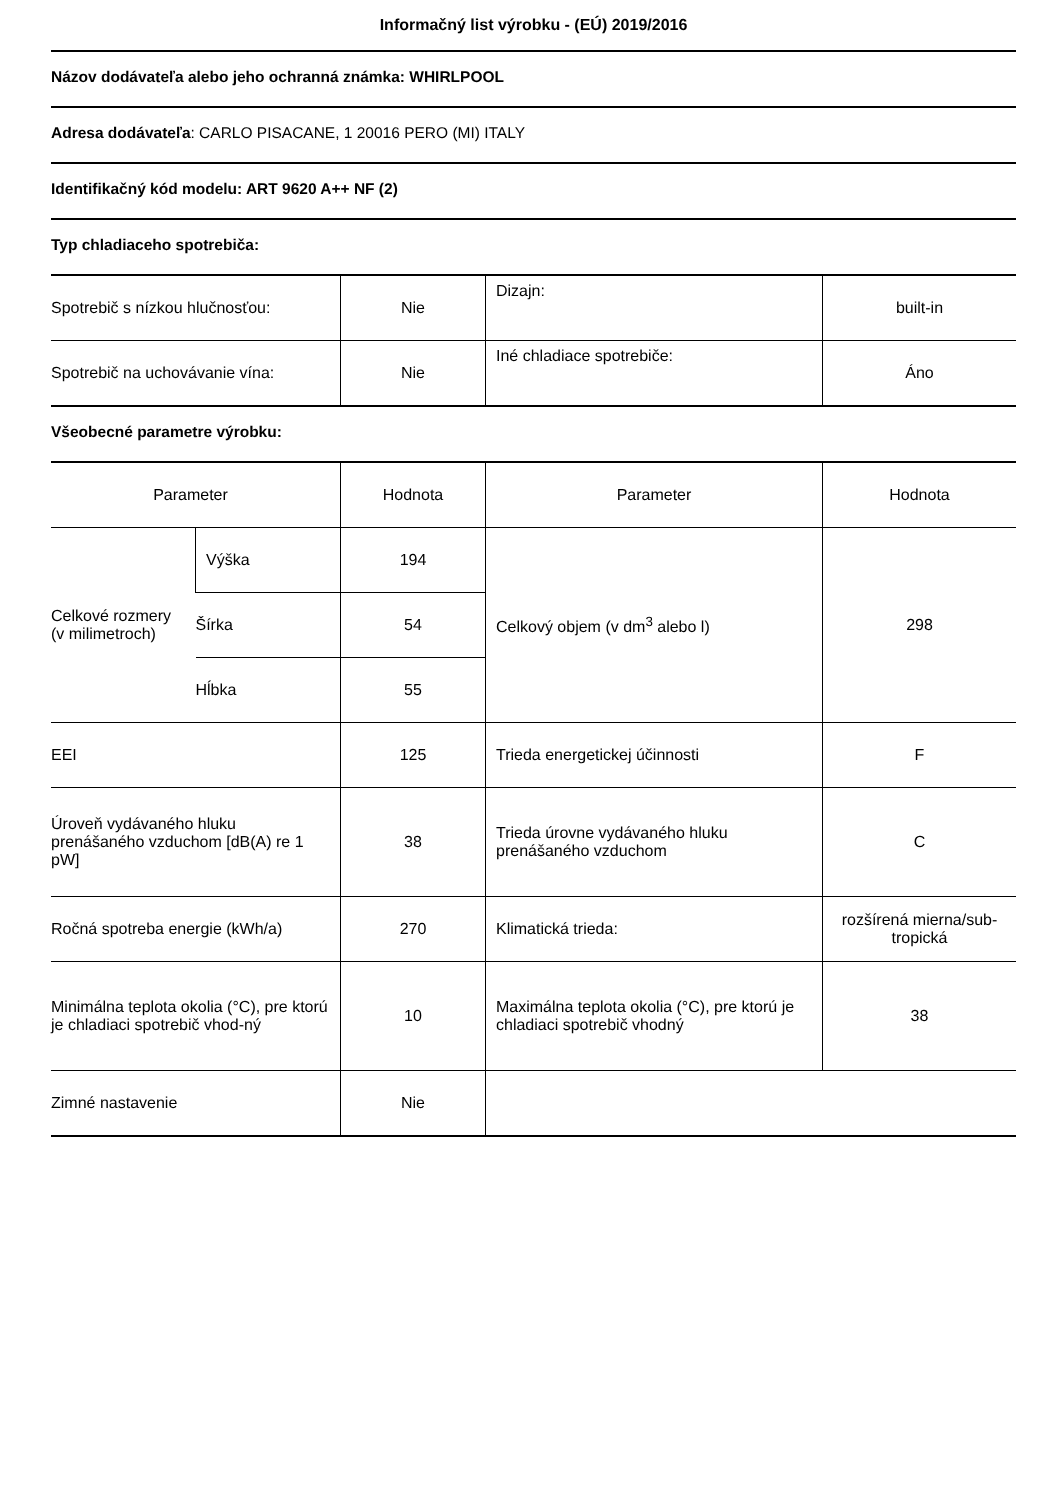Informačný list výrobku - (EÚ) 2019/2016
Názov dodávateľa alebo jeho ochranná známka: WHIRLPOOL
Adresa dodávateľa: CARLO PISACANE, 1 20016 PERO (MI) ITALY
Identifikačný kód modelu: ART 9620 A++ NF (2)
Typ chladiaceho spotrebiča:
| Spotrebič s nízkou hlučnosťou: | Nie | Dizajn: | built-in |
| Spotrebič na uchovávanie vína: | Nie | Iné chladiace spotrebiče: | Áno |
Všeobecné parametre výrobku:
| Parameter | | Hodnota | Parameter | Hodnota |
| Celkové rozmery (v milimetroch) | Výška | 194 | Celkový objem (v dm<sup>3</sup> alebo l) | 298 |
| | Šírka | 54 | | |
| | Hĺbka | 55 | | |
| EEI | | 125 | Trieda energetickej účinnosti | F |
| Úroveň vydávaného hluku prenášaného vzduchom [dB(A) re 1 pW] | | 38 | Trieda úrovne vydávaného hluku prenášaného vzduchom | C |
| Ročná spotreba energie (kWh/a) | | 270 | Klimatická trieda: | rozšírená mierna/sub-tropická |
| Minimálna teplota okolia (°C), pre ktorú je chladiaci spotrebič vhod-ný | | 10 | Maximálna teplota okolia (°C), pre ktorú je chladiaci spotrebič vhodný | 38 |
| Zimné nastavenie | | Nie | | |